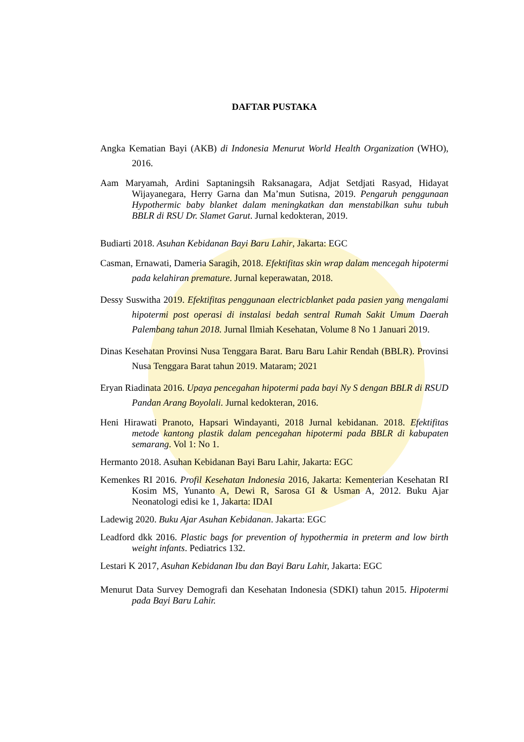DAFTAR PUSTAKA
Angka Kematian Bayi (AKB) di Indonesia Menurut World Health Organization (WHO), 2016.
Aam Maryamah, Ardini Saptaningsih Raksanagara, Adjat Setdjati Rasyad, Hidayat Wijayanegara, Herry Garna dan Ma’mun Sutisna, 2019. Pengaruh penggunaan Hypothermic baby blanket dalam meningkatkan dan menstabilkan suhu tubuh BBLR di RSU Dr. Slamet Garut. Jurnal kedokteran, 2019.
Budiarti 2018. Asuhan Kebidanan Bayi Baru Lahir, Jakarta: EGC
Casman, Ernawati, Dameria Saragih, 2018. Efektifitas skin wrap dalam mencegah hipotermi pada kelahiran premature. Jurnal keperawatan, 2018.
Dessy Suswitha 2019. Efektifitas penggunaan electricblanket pada pasien yang mengalami hipotermi post operasi di instalasi bedah sentral Rumah Sakit Umum Daerah Palembang tahun 2018. Jurnal Ilmiah Kesehatan, Volume 8 No 1 Januari 2019.
Dinas Kesehatan Provinsi Nusa Tenggara Barat. Baru Baru Lahir Rendah (BBLR). Provinsi Nusa Tenggara Barat tahun 2019. Mataram; 2021
Eryan Riadinata 2016. Upaya pencegahan hipotermi pada bayi Ny S dengan BBLR di RSUD Pandan Arang Boyolali. Jurnal kedokteran, 2016.
Heni Hirawati Pranoto, Hapsari Windayanti, 2018 Jurnal kebidanan. 2018. Efektifitas metode kantong plastik dalam pencegahan hipotermi pada BBLR di kabupaten semarang. Vol 1: No 1.
Hermanto 2018. Asuhan Kebidanan Bayi Baru Lahir, Jakarta: EGC
Kemenkes RI 2016. Profil Kesehatan Indonesia 2016, Jakarta: Kementerian Kesehatan RI Kosim MS, Yunanto A, Dewi R, Sarosa GI & Usman A, 2012. Buku Ajar Neonatologi edisi ke 1, Jakarta: IDAI
Ladewig 2020. Buku Ajar Asuhan Kebidanan. Jakarta: EGC
Leadford dkk 2016. Plastic bags for prevention of hypothermia in preterm and low birth weight infants. Pediatrics 132.
Lestari K 2017, Asuhan Kebidanan Ibu dan Bayi Baru Lahir, Jakarta: EGC
Menurut Data Survey Demografi dan Kesehatan Indonesia (SDKI) tahun 2015. Hipotermi pada Bayi Baru Lahir.